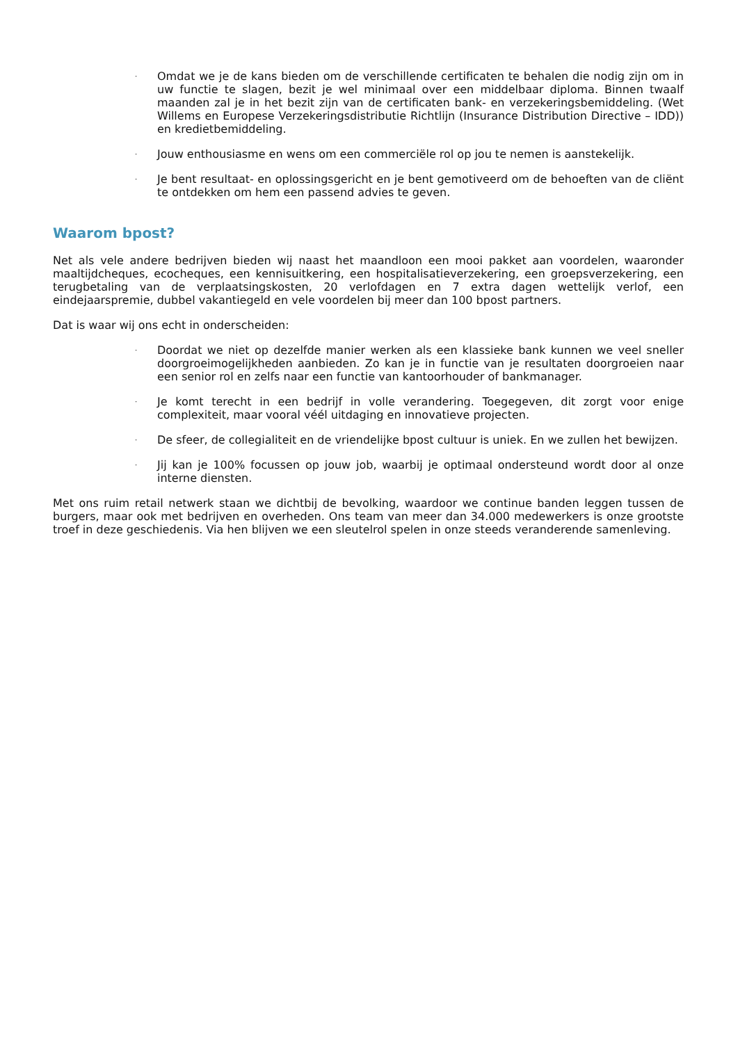· Omdat we je de kans bieden om de verschillende certificaten te behalen die nodig zijn om in uw functie te slagen, bezit je wel minimaal over een middelbaar diploma. Binnen twaalf maanden zal je in het bezit zijn van de certificaten bank- en verzekeringsbemiddeling. (Wet Willems en Europese Verzekeringsdistributie Richtlijn (Insurance Distribution Directive – IDD)) en kredietbemiddeling.
· Jouw enthousiasme en wens om een commerciële rol op jou te nemen is aanstekelijk.
· Je bent resultaat- en oplossingsgericht en je bent gemotiveerd om de behoeften van de cliënt te ontdekken om hem een passend advies te geven.
Waarom bpost?
Net als vele andere bedrijven bieden wij naast het maandloon een mooi pakket aan voordelen, waaronder maaltijdcheques, ecocheques, een kennisuitkering, een hospitalisatieverzekering, een groepsverzekering, een terugbetaling van de verplaatsingskosten, 20 verlofdagen en 7 extra dagen wettelijk verlof, een eindejaarspremie, dubbel vakantiegeld en vele voordelen bij meer dan 100 bpost partners.
Dat is waar wij ons echt in onderscheiden:
· Doordat we niet op dezelfde manier werken als een klassieke bank kunnen we veel sneller doorgroeimogelijkheden aanbieden. Zo kan je in functie van je resultaten doorgroeien naar een senior rol en zelfs naar een functie van kantoorhouder of bankmanager.
· Je komt terecht in een bedrijf in volle verandering. Toegegeven, dit zorgt voor enige complexiteit, maar vooral véél uitdaging en innovatieve projecten.
· De sfeer, de collegialiteit en de vriendelijke bpost cultuur is uniek. En we zullen het bewijzen.
· Jij kan je 100% focussen op jouw job, waarbij je optimaal ondersteund wordt door al onze interne diensten.
Met ons ruim retail netwerk staan we dichtbij de bevolking, waardoor we continue banden leggen tussen de burgers, maar ook met bedrijven en overheden. Ons team van meer dan 34.000 medewerkers is onze grootste troef in deze geschiedenis. Via hen blijven we een sleutelrol spelen in onze steeds veranderende samenleving.